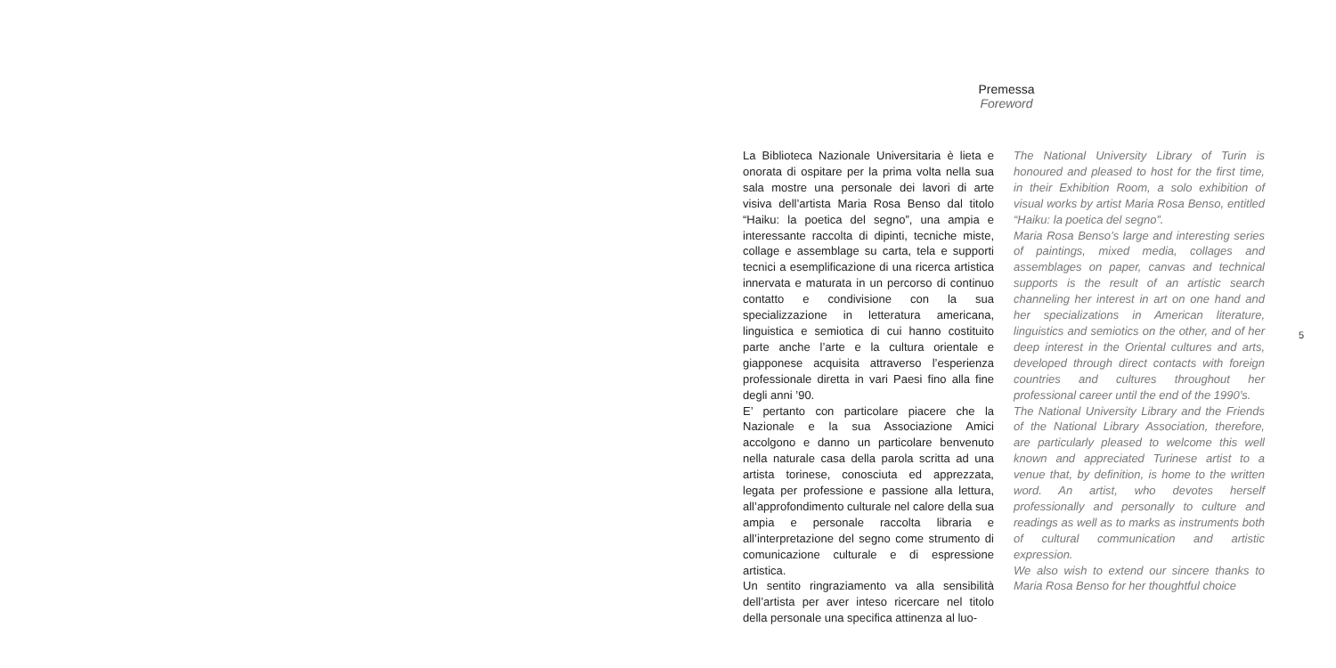Premessa
Foreword
La Biblioteca Nazionale Universitaria è lieta e onorata di ospitare per la prima volta nella sua sala mostre una personale dei lavori di arte visiva dell’artista Maria Rosa Benso dal titolo “Haiku: la poetica del segno”, una ampia e interessante raccolta di dipinti, tecniche miste, collage e assemblage su carta, tela e supporti tecnici a esemplificazione di una ricerca artistica innervata e maturata in un percorso di continuo contatto e condivisione con la sua specializzazione in letteratura americana, linguistica e semiotica di cui hanno costituito parte anche l’arte e la cultura orientale e giapponese acquisita attraverso l’esperienza professionale diretta in vari Paesi fino alla fine degli anni ’90.
E’ pertanto con particolare piacere che la Nazionale e la sua Associazione Amici accolgono e danno un particolare benvenuto nella naturale casa della parola scritta ad una artista torinese, conosciuta ed apprezzata, legata per professione e passione alla lettura, all’approfondimento culturale nel calore della sua ampia e personale raccolta libraria e all’interpretazione del segno come strumento di comunicazione culturale e di espressione artistica.
Un sentito ringraziamento va alla sensibilità dell’artista per aver inteso ricercare nel titolo della personale una specifica attinenza al luo-
The National University Library of Turin is honoured and pleased to host for the first time, in their Exhibition Room, a solo exhibition of visual works by artist Maria Rosa Benso, entitled “Haiku: la poetica del segno”.
Maria Rosa Benso’s large and interesting series of paintings, mixed media, collages and assemblages on paper, canvas and technical supports is the result of an artistic search channeling her interest in art on one hand and her specializations in American literature, linguistics and semiotics on the other, and of her deep interest in the Oriental cultures and arts, developed through direct contacts with foreign countries and cultures throughout her professional career until the end of the 1990’s.
The National University Library and the Friends of the National Library Association, therefore, are particularly pleased to welcome this well known and appreciated Turinese artist to a venue that, by definition, is home to the written word. An artist, who devotes herself professionally and personally to culture and readings as well as to marks as instruments both of cultural communication and artistic expression.
We also wish to extend our sincere thanks to Maria Rosa Benso for her thoughtful choice
5